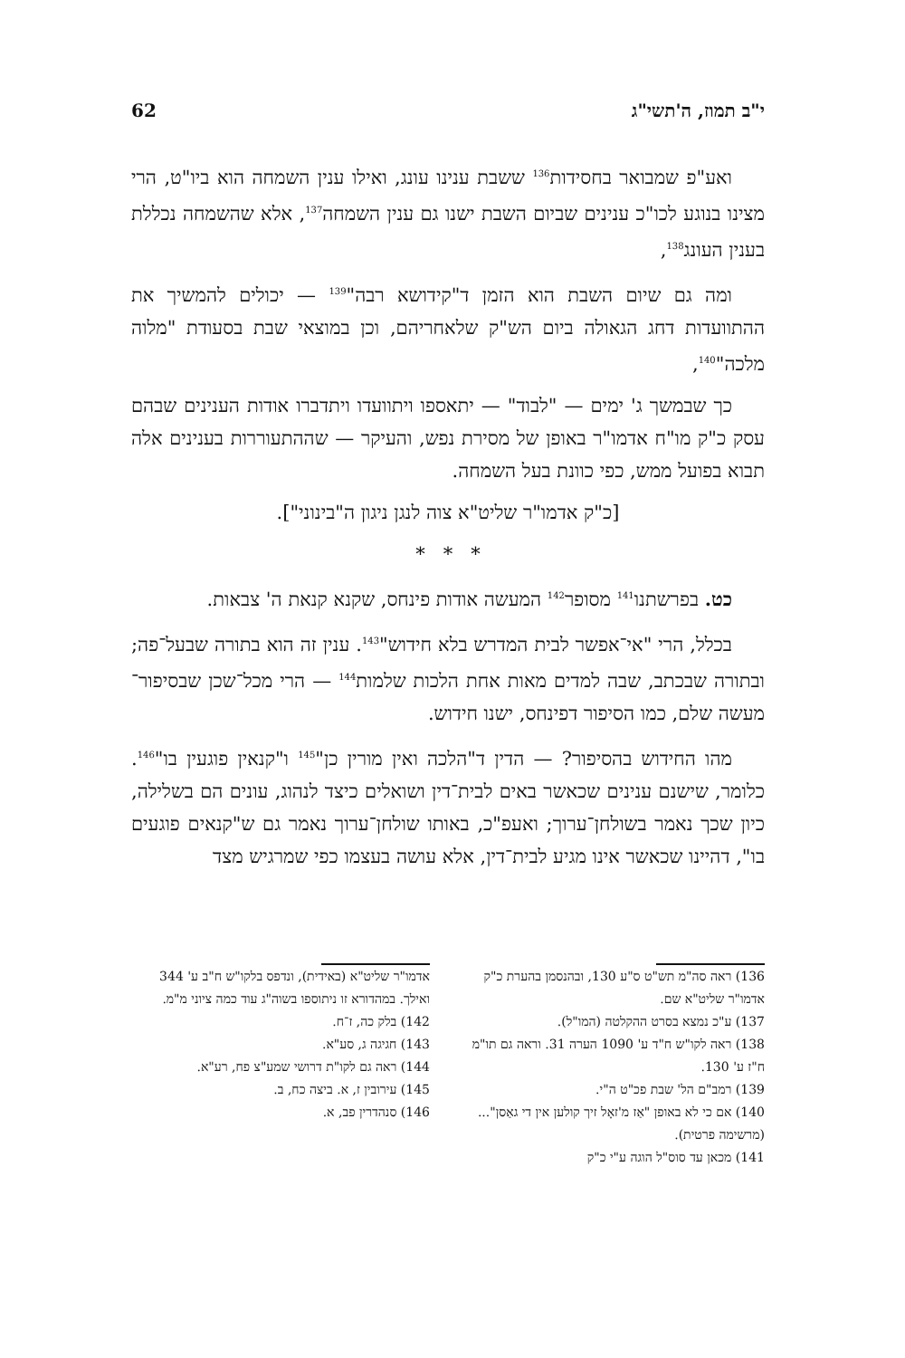י"ב תמוז, ה'תשי"ג 62
ואע"פ שמבואר בחסידות<sup>136</sup> ששבת ענינו עונג, ואילו ענין השמחה הוא ביו"ט, הרי מצינו בנוגע לכו"כ ענינים שביום השבת ישנו גם ענין השמחה<sup>137</sup>, אלא שהשמחה נכללת בענין העונג<sup>138</sup>,
ומה גם שיום השבת הוא הזמן ד"קידושא רבה"<sup>139</sup> — יכולים להמשיך את ההתוועדות דחג הגאולה ביום הש"ק שלאחריהם, וכן במוצאי שבת בסעודת "מלוה מלכה"<sup>140</sup>,
כך שבמשך ג' ימים — "לבוד" — יתאספו ויתוועדו ויתדברו אודות הענינים שבהם עסק כ"ק מו"ח אדמו"ר באופן של מסירת נפש, והעיקר — שההתעוררות בענינים אלה תבוא בפועל ממש, כפי כוונת בעל השמחה.
[כ"ק אדמו"ר שליט"א צוה לנגן ניגון ה"בינוני"].
* * *
כט. בפרשתנו<sup>141</sup> מסופר<sup>142</sup> המעשה אודות פינחס, שקנא קנאת ה' צבאות.
בכלל, הרי "אי־אפשר לבית המדרש בלא חידוש"<sup>143</sup>. ענין זה הוא בתורה שבעל־פה; ובתורה שבכתב, שבה למדים מאות אחת הלכות שלמות<sup>144</sup> — הרי מכל־שכן שבסיפור־מעשה שלם, כמו הסיפור דפינחס, ישנו חידוש.
מהו החידוש בהסיפור? — הדין ד"הלכה ואין מורין כן"<sup>145</sup> ו"קנאין פוגעין בו"<sup>146</sup>. כלומר, שישנם ענינים שכאשר באים לבית־דין ושואלים כיצד לנהוג, עונים הם בשלילה, כיון שכך נאמר בשולחן־ערוך; ואעפ"כ, באותו שולחן־ערוך נאמר גם ש"קנאים פוגעים בו", דהיינו שכאשר אינו מגיע לבית־דין, אלא עושה בעצמו כפי שמרגיש מצד
136) ראה סה"מ תש"ט ס"ע 130, ובהנסמן בהערת כ"ק אדמו"ר שליט"א שם.
137) ע"כ נמצא בסרט ההקלטה (המו"ל).
138) ראה לקו"ש ח"ד ע' 1090 הערה 31. וראה גם תו"מ ח"ז ע' 130.
139) רמב"ם הל' שבת פכ"ט ה"י.
140) אם כי לא באופן "אַז מ'זאָל זיך קולען אין די גאַסן"... (מרשימה פרטית).
141) מכאן עד סוס"ל הוגה ע"י כ"ק
אדמו"ר שליט"א (באידית), ונדפס בלקו"ש ח"ב ע' 344 ואילך. במהדורא זו ניתוספו בשוה"ג עוד כמה ציוני מ"מ.
142) בלק כה, ז־ח.
143) חגיגה ג, סע"א.
144) ראה גם לקו"ת דרושי שמע"צ פח, רע"א.
145) עירובין ז, א. ביצה כח, ב.
146) סנהדרין פב, א.